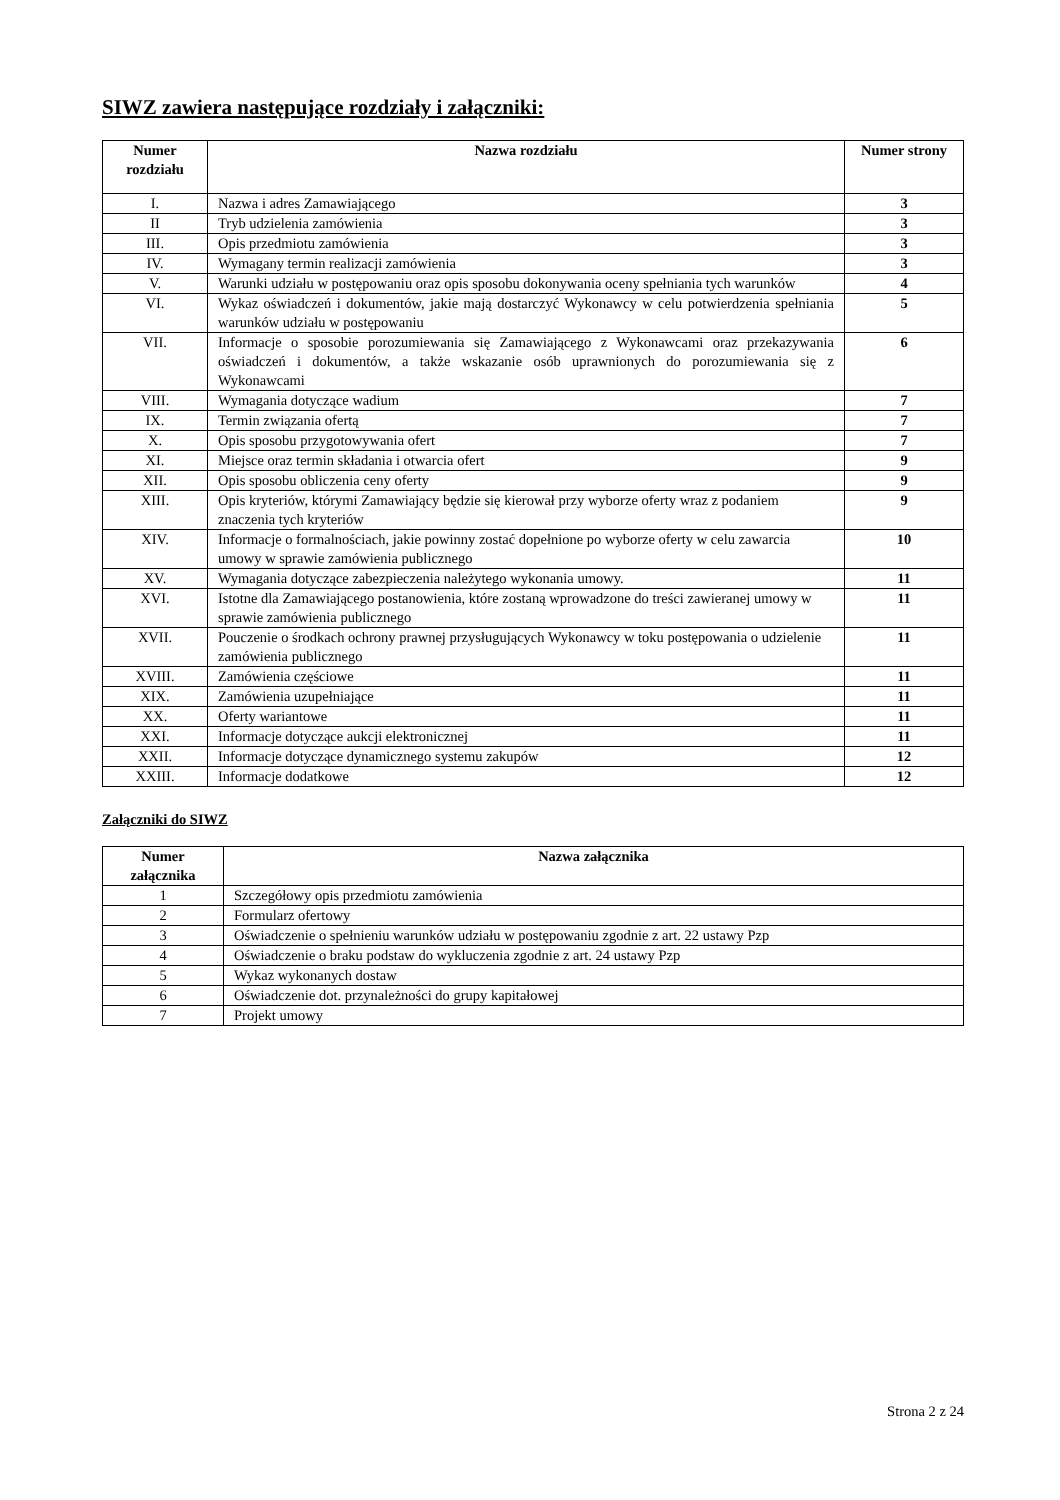SIWZ zawiera następujące rozdziały i załączniki:
| Numer rozdziału | Nazwa rozdziału | Numer strony |
| --- | --- | --- |
| I. | Nazwa i adres Zamawiającego | 3 |
| II | Tryb udzielenia zamówienia | 3 |
| III. | Opis przedmiotu zamówienia | 3 |
| IV. | Wymagany termin realizacji zamówienia | 3 |
| V. | Warunki udziału w postępowaniu oraz opis sposobu dokonywania oceny spełniania tych warunków | 4 |
| VI. | Wykaz oświadczeń i dokumentów, jakie mają dostarczyć Wykonawcy w celu potwierdzenia spełniania warunków udziału w postępowaniu | 5 |
| VII. | Informacje o sposobie porozumiewania się Zamawiającego z Wykonawcami oraz przekazywania oświadczeń i dokumentów, a także wskazanie osób uprawnionych do porozumiewania się z Wykonawcami | 6 |
| VIII. | Wymagania dotyczące wadium | 7 |
| IX. | Termin związania ofertą | 7 |
| X. | Opis sposobu przygotowywania ofert | 7 |
| XI. | Miejsce oraz termin składania i otwarcia ofert | 9 |
| XII. | Opis sposobu obliczenia ceny oferty | 9 |
| XIII. | Opis kryteriów, którymi Zamawiający będzie się kierował przy wyborze oferty wraz z podaniem znaczenia tych kryteriów | 9 |
| XIV. | Informacje o formalnościach, jakie powinny zostać dopełnione po wyborze oferty w celu zawarcia umowy w sprawie zamówienia publicznego | 10 |
| XV. | Wymagania dotyczące zabezpieczenia należytego wykonania umowy. | 11 |
| XVI. | Istotne dla Zamawiającego postanowienia, które zostaną wprowadzone do treści zawieranej umowy w sprawie zamówienia publicznego | 11 |
| XVII. | Pouczenie o środkach ochrony prawnej przysługujących Wykonawcy w toku postępowania o udzielenie zamówienia publicznego | 11 |
| XVIII. | Zamówienia częściowe | 11 |
| XIX. | Zamówienia uzupełniające | 11 |
| XX. | Oferty wariantowe | 11 |
| XXI. | Informacje dotyczące aukcji elektronicznej | 11 |
| XXII. | Informacje dotyczące dynamicznego systemu zakupów | 12 |
| XXIII. | Informacje dodatkowe | 12 |
Załączniki do SIWZ
| Numer załącznika | Nazwa załącznika |
| --- | --- |
| 1 | Szczegółowy opis przedmiotu zamówienia |
| 2 | Formularz ofertowy |
| 3 | Oświadczenie o spełnieniu warunków udziału w postępowaniu zgodnie z art. 22 ustawy Pzp |
| 4 | Oświadczenie o braku podstaw do wykluczenia zgodnie z art. 24 ustawy Pzp |
| 5 | Wykaz wykonanych dostaw |
| 6 | Oświadczenie dot. przynależności do grupy kapitałowej |
| 7 | Projekt umowy |
Strona 2 z 24